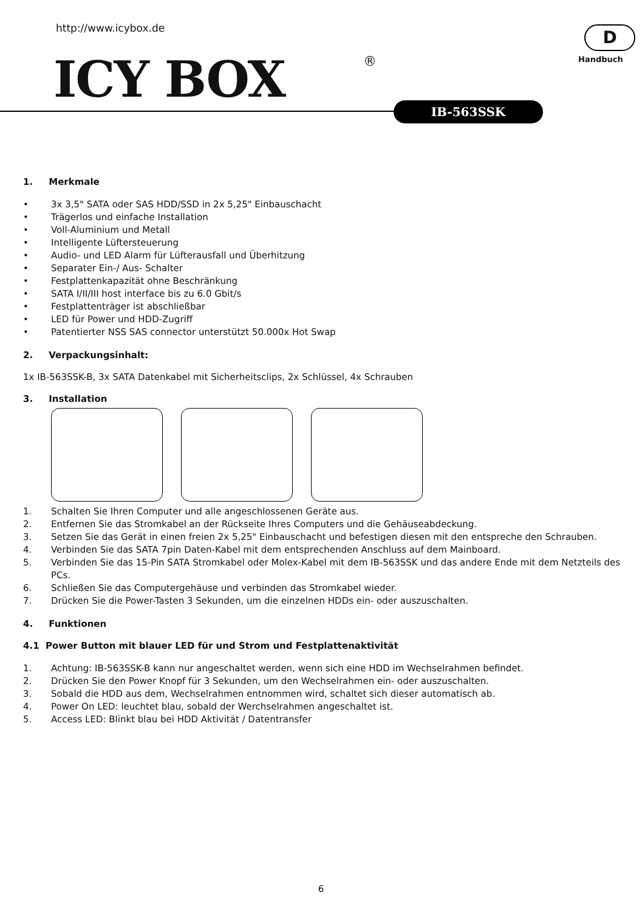http://www.icybox.de
ICY BOX ®
D
Handbuch
IB-563SSK
1. Merkmale
• 3x 3,5" SATA oder SAS HDD/SSD in 2x 5,25" Einbauschacht
• Trägerlos und einfache Installation
• Voll-Aluminium und Metall
• Intelligente Lüftersteuerung
• Audio- und LED Alarm für Lüfterausfall und Überhitzung
• Separater Ein-/ Aus- Schalter
• Festplattenkapazität ohne Beschränkung
• SATA I/II/III host interface bis zu 6.0 Gbit/s
• Festplattenträger ist abschließbar
• LED für Power und HDD-Zugriff
• Patentierter NSS SAS connector unterstützt 50.000x Hot Swap
2. Verpackungsinhalt:
1x IB-563SSK-B, 3x SATA Datenkabel mit Sicherheitsclips, 2x Schlüssel, 4x Schrauben
3. Installation
1. Schalten Sie Ihren Computer und alle angeschlossenen Geräte aus.
2. Entfernen Sie das Stromkabel an der Rückseite Ihres Computers und die Gehäuseabdeckung.
3. Setzen Sie das Gerät in einen freien 2x 5,25" Einbauschacht und befestigen diesen mit den entspreche den Schrauben.
4. Verbinden Sie das SATA 7pin Daten-Kabel mit dem entsprechenden Anschluss auf dem Mainboard.
5. Verbinden Sie das 15-Pin SATA Stromkabel oder Molex-Kabel mit dem IB-563SSK und das andere Ende mit dem Netzteils des PCs.
6. Schließen Sie das Computergehäuse und verbinden das Stromkabel wieder.
7. Drücken Sie die Power-Tasten 3 Sekunden, um die einzelnen HDDs ein- oder auszuschalten.
4. Funktionen
4.1 Power Button mit blauer LED für und Strom und Festplattenaktivität
1. Achtung: IB-563SSK-B kann nur angeschaltet werden, wenn sich eine HDD im Wechselrahmen befindet.
2. Drücken Sie den Power Knopf für 3 Sekunden, um den Wechselrahmen ein- oder auszuschalten.
3. Sobald die HDD aus dem, Wechselrahmen entnommen wird, schaltet sich dieser automatisch ab.
4. Power On LED: leuchtet blau, sobald der Werchselrahmen angeschaltet ist.
5. Access LED: Blinkt blau bei HDD Aktivität / Datentransfer
6